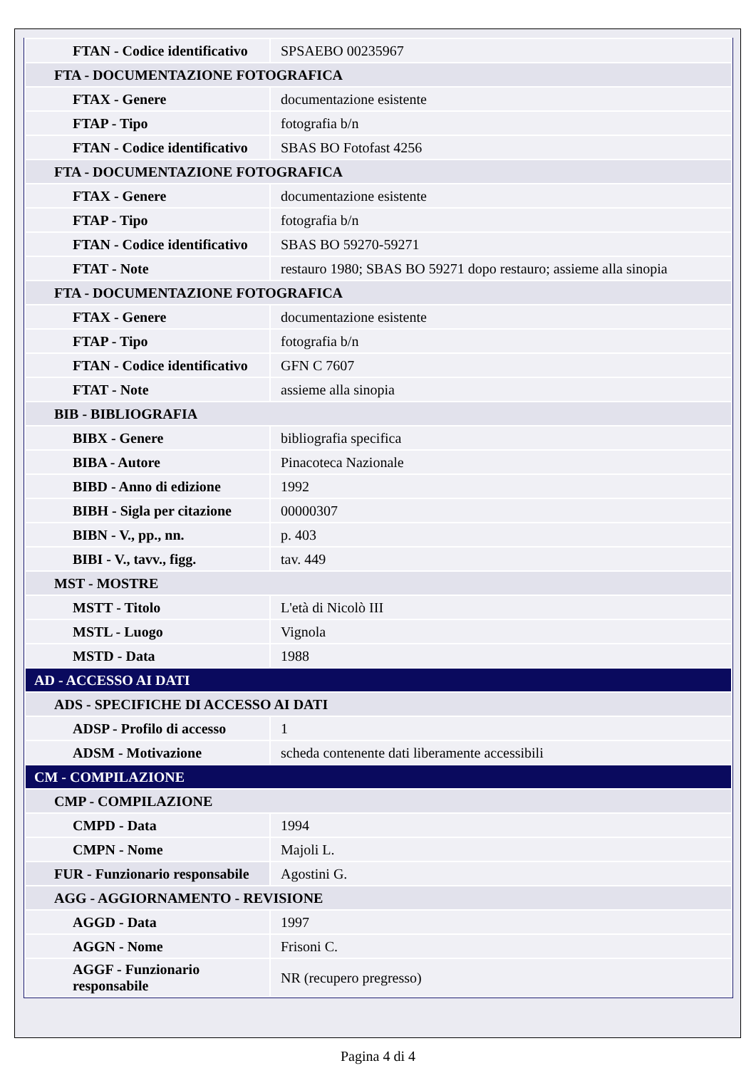| FTAN - Codice identificativo | SPSAEBO 00235967 |
| FTA - DOCUMENTAZIONE FOTOGRAFICA | |
| FTAX - Genere | documentazione esistente |
| FTAP - Tipo | fotografia b/n |
| FTAN - Codice identificativo | SBAS BO Fotofast 4256 |
| FTA - DOCUMENTAZIONE FOTOGRAFICA | |
| FTAX - Genere | documentazione esistente |
| FTAP - Tipo | fotografia b/n |
| FTAN - Codice identificativo | SBAS BO 59270-59271 |
| FTAT - Note | restauro 1980; SBAS BO 59271 dopo restauro; assieme alla sinopia |
| FTA - DOCUMENTAZIONE FOTOGRAFICA | |
| FTAX - Genere | documentazione esistente |
| FTAP - Tipo | fotografia b/n |
| FTAN - Codice identificativo | GFN C 7607 |
| FTAT - Note | assieme alla sinopia |
| BIB - BIBLIOGRAFIA | |
| BIBX - Genere | bibliografia specifica |
| BIBA - Autore | Pinacoteca Nazionale |
| BIBD - Anno di edizione | 1992 |
| BIBH - Sigla per citazione | 00000307 |
| BIBN - V., pp., nn. | p. 403 |
| BIBI - V., tavv., figg. | tav. 449 |
| MST - MOSTRE | |
| MSTT - Titolo | L'età di Nicolò III |
| MSTL - Luogo | Vignola |
| MSTD - Data | 1988 |
| AD - ACCESSO AI DATI | |
| ADS - SPECIFICHE DI ACCESSO AI DATI | |
| ADSP - Profilo di accesso | 1 |
| ADSM - Motivazione | scheda contenente dati liberamente accessibili |
| CM - COMPILAZIONE | |
| CMP - COMPILAZIONE | |
| CMPD - Data | 1994 |
| CMPN - Nome | Majoli L. |
| FUR - Funzionario responsabile | Agostini G. |
| AGG - AGGIORNAMENTO - REVISIONE | |
| AGGD - Data | 1997 |
| AGGN - Nome | Frisoni C. |
| AGGF - Funzionario responsabile | NR (recupero pregresso) |
Pagina 4 di 4